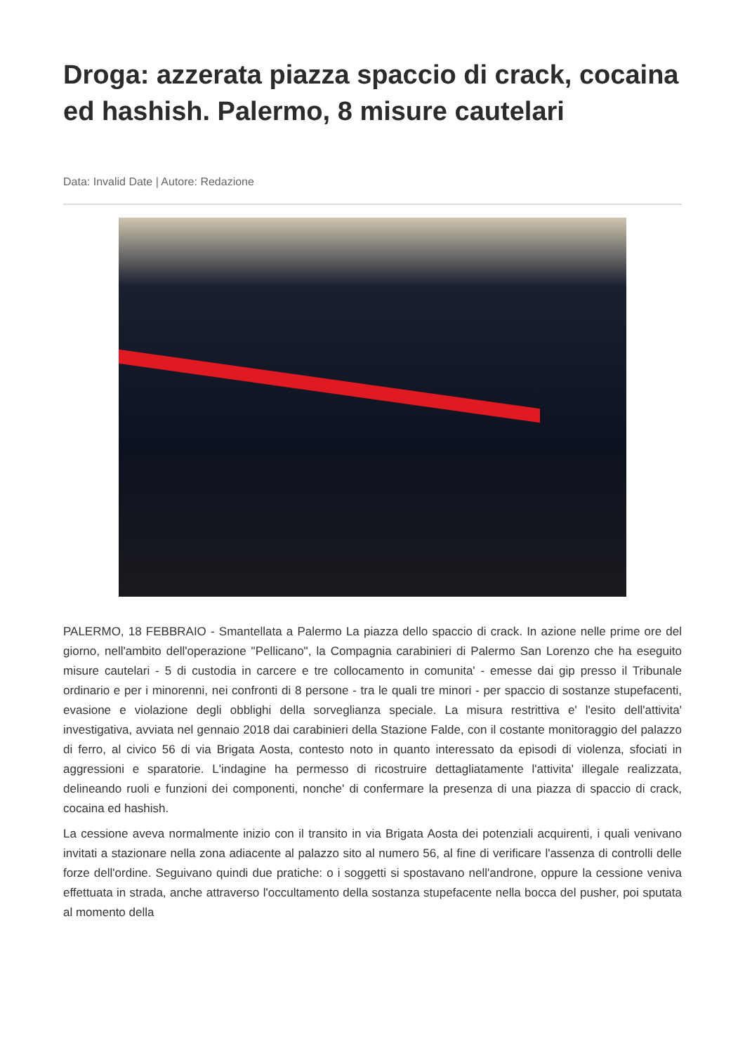Droga: azzerata piazza spaccio di crack, cocaina ed hashish. Palermo, 8 misure cautelari
Data: Invalid Date | Autore: Redazione
PALERMO, 18 FEBBRAIO - Smantellata a Palermo La piazza dello spaccio di crack. In azione nelle prime ore del giorno, nell'ambito dell'operazione "Pellicano", la Compagnia carabinieri di Palermo San Lorenzo che ha eseguito misure cautelari - 5 di custodia in carcere e tre collocamento in comunita' - emesse dai gip presso il Tribunale ordinario e per i minorenni, nei confronti di 8 persone - tra le quali tre minori - per spaccio di sostanze stupefacenti, evasione e violazione degli obblighi della sorveglianza speciale. La misura restrittiva e' l'esito dell'attivita' investigativa, avviata nel gennaio 2018 dai carabinieri della Stazione Falde, con il costante monitoraggio del palazzo di ferro, al civico 56 di via Brigata Aosta, contesto noto in quanto interessato da episodi di violenza, sfociati in aggressioni e sparatorie. L'indagine ha permesso di ricostruire dettagliatamente l'attivita' illegale realizzata, delineando ruoli e funzioni dei componenti, nonche' di confermare la presenza di una piazza di spaccio di crack, cocaina ed hashish.
La cessione aveva normalmente inizio con il transito in via Brigata Aosta dei potenziali acquirenti, i quali venivano invitati a stazionare nella zona adiacente al palazzo sito al numero 56, al fine di verificare l'assenza di controlli delle forze dell'ordine. Seguivano quindi due pratiche: o i soggetti si spostavano nell'androne, oppure la cessione veniva effettuata in strada, anche attraverso l'occultamento della sostanza stupefacente nella bocca del pusher, poi sputata al momento della